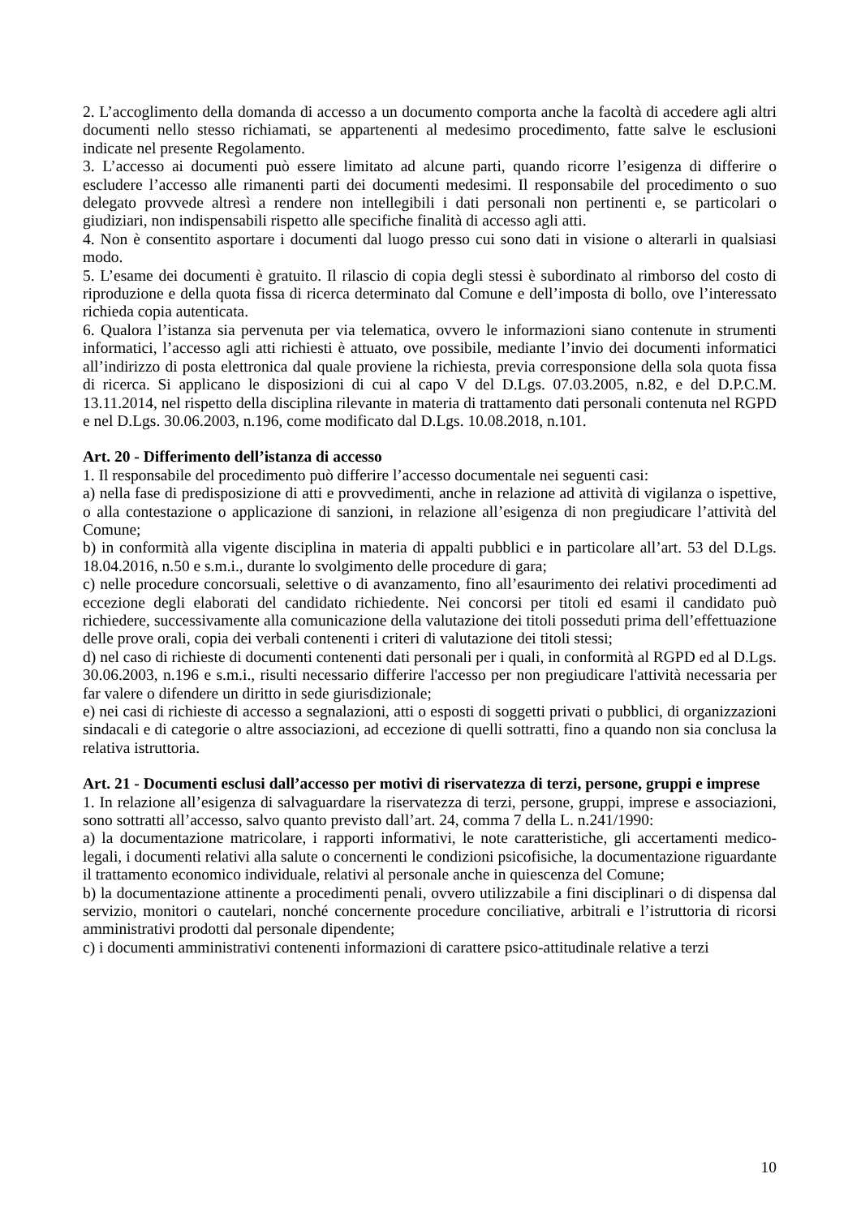2. L’accoglimento della domanda di accesso a un documento comporta anche la facoltà di accedere agli altri documenti nello stesso richiamati, se appartenenti al medesimo procedimento, fatte salve le esclusioni indicate nel presente Regolamento.
3. L’accesso ai documenti può essere limitato ad alcune parti, quando ricorre l’esigenza di differire o escludere l’accesso alle rimanenti parti dei documenti medesimi. Il responsabile del procedimento o suo delegato provvede altresì a rendere non intellegibili i dati personali non pertinenti e, se particolari o giudiziari, non indispensabili rispetto alle specifiche finalità di accesso agli atti.
4. Non è consentito asportare i documenti dal luogo presso cui sono dati in visione o alterarli in qualsiasi modo.
5. L’esame dei documenti è gratuito. Il rilascio di copia degli stessi è subordinato al rimborso del costo di riproduzione e della quota fissa di ricerca determinato dal Comune e dell’imposta di bollo, ove l’interessato richieda copia autenticata.
6. Qualora l’istanza sia pervenuta per via telematica, ovvero le informazioni siano contenute in strumenti informatici, l’accesso agli atti richiesti è attuato, ove possibile, mediante l’invio dei documenti informatici all’indirizzo di posta elettronica dal quale proviene la richiesta, previa corresponsione della sola quota fissa di ricerca. Si applicano le disposizioni di cui al capo V del D.Lgs. 07.03.2005, n.82, e del D.P.C.M. 13.11.2014, nel rispetto della disciplina rilevante in materia di trattamento dati personali contenuta nel RGPD e nel D.Lgs. 30.06.2003, n.196, come modificato dal D.Lgs. 10.08.2018, n.101.
Art. 20 - Differimento dell’istanza di accesso
1. Il responsabile del procedimento può differire l’accesso documentale nei seguenti casi:
a) nella fase di predisposizione di atti e provvedimenti, anche in relazione ad attività di vigilanza o ispettive, o alla contestazione o applicazione di sanzioni, in relazione all’esigenza di non pregiudicare l’attività del Comune;
b) in conformità alla vigente disciplina in materia di appalti pubblici e in particolare all’art. 53 del D.Lgs. 18.04.2016, n.50 e s.m.i., durante lo svolgimento delle procedure di gara;
c) nelle procedure concorsuali, selettive o di avanzamento, fino all’esaurimento dei relativi procedimenti ad eccezione degli elaborati del candidato richiedente. Nei concorsi per titoli ed esami il candidato può richiedere, successivamente alla comunicazione della valutazione dei titoli posseduti prima dell’effettuazione delle prove orali, copia dei verbali contenenti i criteri di valutazione dei titoli stessi;
d) nel caso di richieste di documenti contenenti dati personali per i quali, in conformità al RGPD ed al D.Lgs. 30.06.2003, n.196 e s.m.i., risulti necessario differire l'accesso per non pregiudicare l'attività necessaria per far valere o difendere un diritto in sede giurisdizionale;
e) nei casi di richieste di accesso a segnalazioni, atti o esposti di soggetti privati o pubblici, di organizzazioni sindacali e di categorie o altre associazioni, ad eccezione di quelli sottratti, fino a quando non sia conclusa la relativa istruttoria.
Art. 21 - Documenti esclusi dall’accesso per motivi di riservatezza di terzi, persone, gruppi e imprese
1. In relazione all’esigenza di salvaguardare la riservatezza di terzi, persone, gruppi, imprese e associazioni, sono sottratti all’accesso, salvo quanto previsto dall’art. 24, comma 7 della L. n.241/1990:
a) la documentazione matricolare, i rapporti informativi, le note caratteristiche, gli accertamenti medico-legali, i documenti relativi alla salute o concernenti le condizioni psicofisiche, la documentazione riguardante il trattamento economico individuale, relativi al personale anche in quiescenza del Comune;
b) la documentazione attinente a procedimenti penali, ovvero utilizzabile a fini disciplinari o di dispensa dal servizio, monitori o cautelari, nonché concernente procedure conciliative, arbitrali e l’istruttoria di ricorsi amministrativi prodotti dal personale dipendente;
c) i documenti amministrativi contenenti informazioni di carattere psico-attitudinale relative a terzi
10